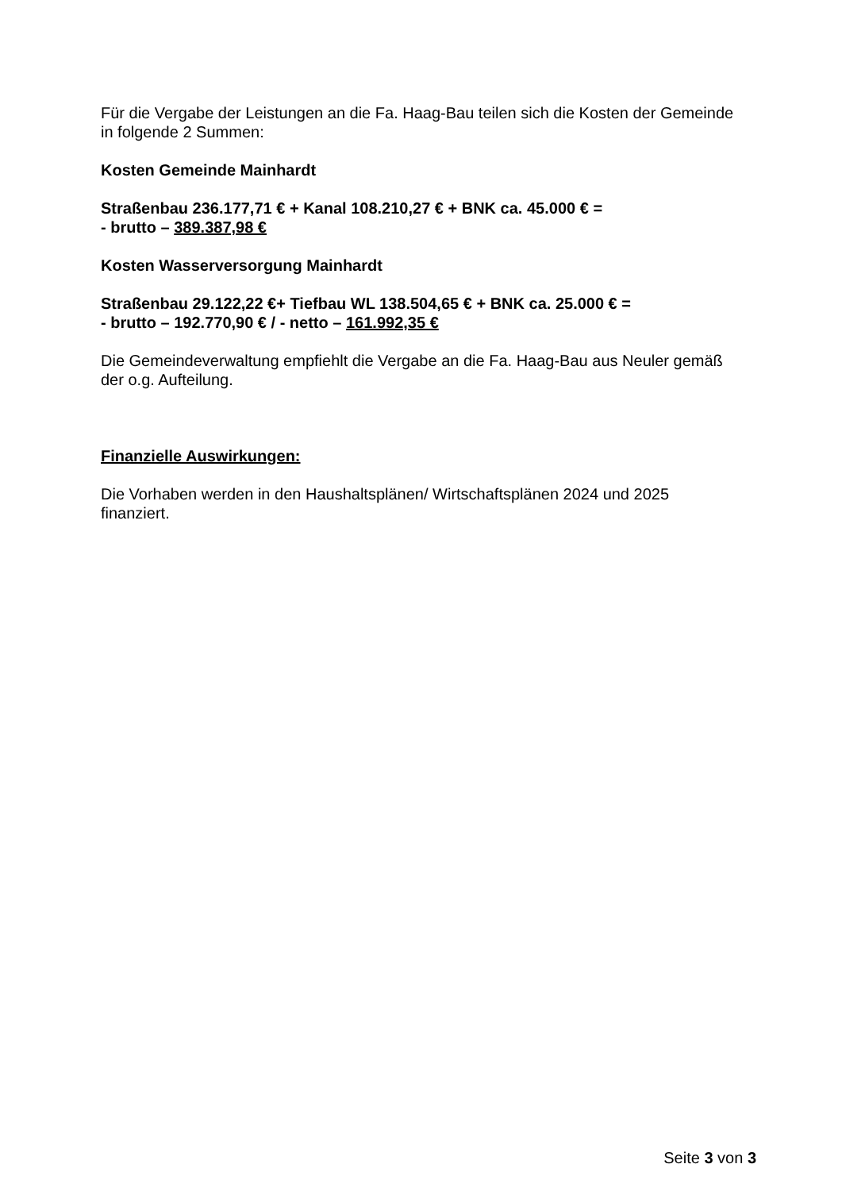Für die Vergabe der Leistungen an die Fa. Haag-Bau teilen sich die Kosten der Gemeinde in folgende 2 Summen:
Kosten Gemeinde Mainhardt
Straßenbau 236.177,71 € + Kanal 108.210,27 € + BNK ca. 45.000 € =
- brutto – 389.387,98 €
Kosten Wasserversorgung Mainhardt
Straßenbau 29.122,22 €+ Tiefbau WL 138.504,65 € + BNK ca. 25.000 € =
- brutto – 192.770,90 € / - netto – 161.992,35 €
Die Gemeindeverwaltung empfiehlt die Vergabe an die Fa. Haag-Bau aus Neuler gemäß der o.g. Aufteilung.
Finanzielle Auswirkungen:
Die Vorhaben werden in den Haushaltsplänen/ Wirtschaftsplänen 2024 und 2025 finanziert.
Seite 3 von 3